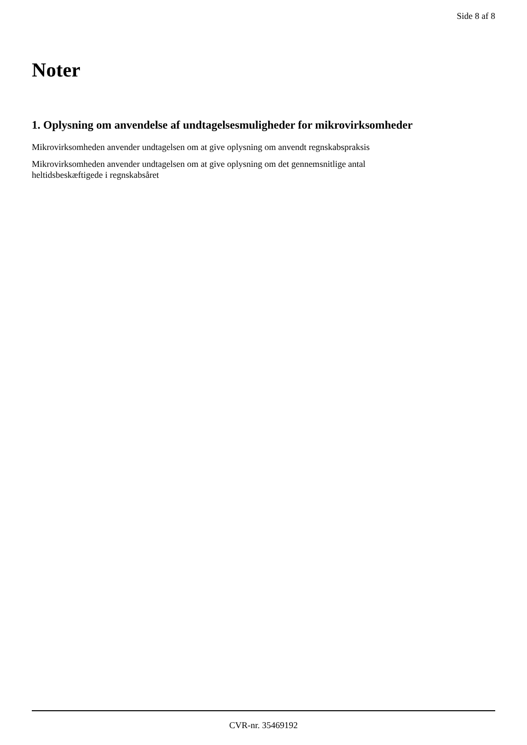Side 8 af 8
Noter
1. Oplysning om anvendelse af undtagelsesmuligheder for mikrovirksomheder
Mikrovirksomheden anvender undtagelsen om at give oplysning om anvendt regnskabspraksis
Mikrovirksomheden anvender undtagelsen om at give oplysning om det gennemsnitlige antal
heltidsbeskæftigede i regnskabsåret
CVR-nr. 35469192